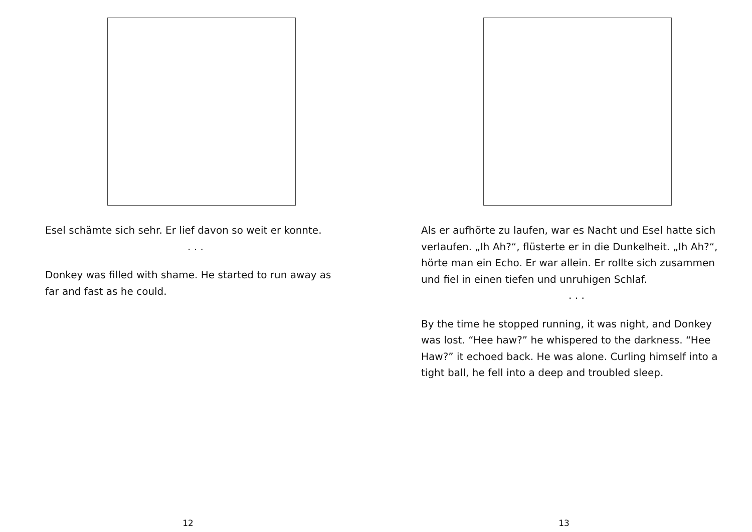Esel schämte sich sehr. Er lief davon so weit er konnte.
. . .
Donkey was filled with shame. He started to run away as far and fast as he could.
12
Als er aufhörte zu laufen, war es Nacht und Esel hatte sich verlaufen. „Ih Ah?“, flüsterte er in die Dunkelheit. „Ih Ah?“, hörte man ein Echo. Er war allein. Er rollte sich zusammen und fiel in einen tiefen und unruhigen Schlaf.
. . .
By the time he stopped running, it was night, and Donkey was lost. “Hee haw?” he whispered to the darkness. “Hee Haw?” it echoed back. He was alone. Curling himself into a tight ball, he fell into a deep and troubled sleep.
13